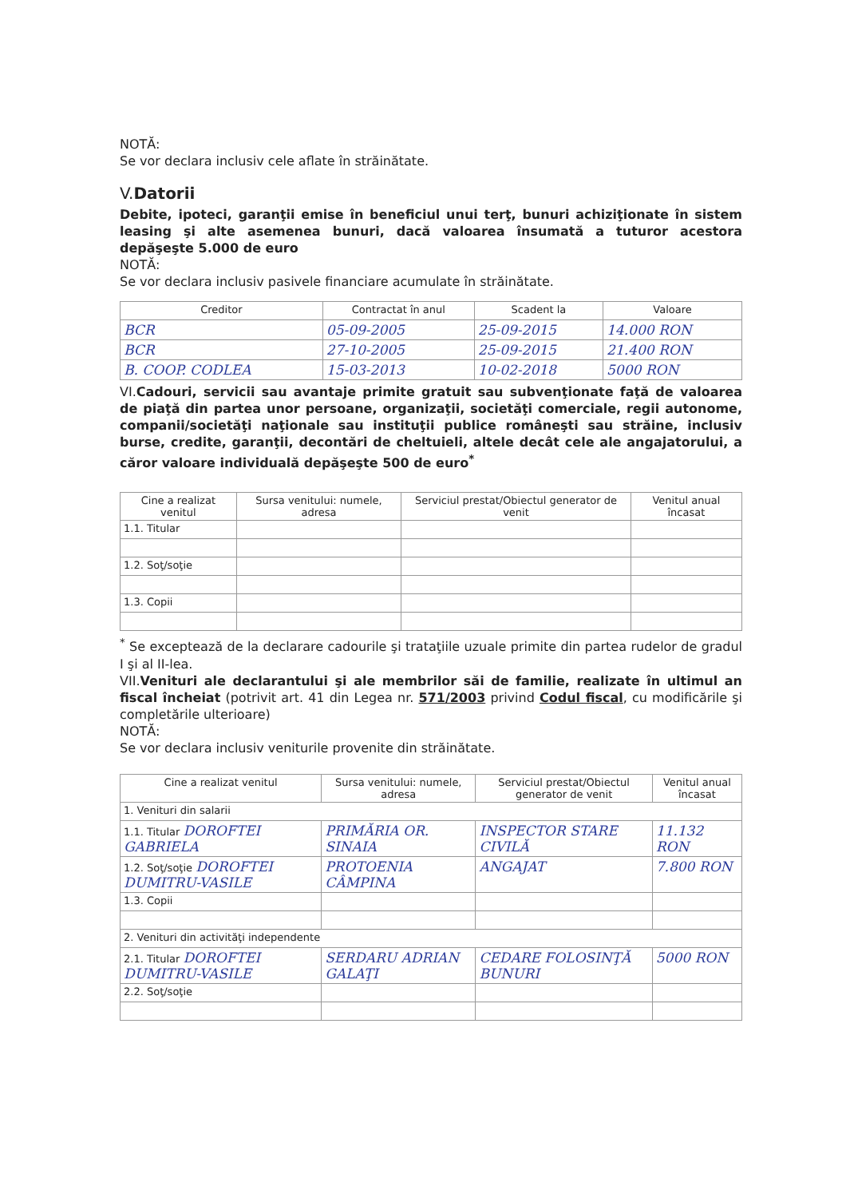NOTĂ:
Se vor declara inclusiv cele aflate în străinătate.
V.Datorii
Debite, ipoteci, garanţii emise în beneficiul unui terţ, bunuri achiziţionate în sistem leasing şi alte asemenea bunuri, dacă valoarea însumată a tuturor acestora depăşeşte 5.000 de euro
NOTĂ:
Se vor declara inclusiv pasivele financiare acumulate în străinătate.
| Creditor | Contractat în anul | Scadent la | Valoare |
| --- | --- | --- | --- |
| BCR | 05-09-2005 | 25-09-2015 | 14.000 RON |
| BCR | 27-10-2005 | 25-09-2015 | 21.400 RON |
| B. COOP. CODLEA | 15-03-2013 | 10-02-2018 | 5000 RON |
VI.Cadouri, servicii sau avantaje primite gratuit sau subvenţionate faţă de valoarea de piaţă din partea unor persoane, organizaţii, societăţi comerciale, regii autonome, companii/societăţi naţionale sau instituţii publice româneşti sau străine, inclusiv burse, credite, garanţii, decontări de cheltuieli, altele decât cele ale angajatorului, a căror valoare individuală depăşeşte 500 de euro<sup>*</sup>
| Cine a realizat venitul | Sursa venitului: numele, adresa | Serviciul prestat/Obiectul generator de venit | Venitul anual încasat |
| --- | --- | --- | --- |
| 1.1. Titular | | | |
| 1.2. Soţ/soţie | | | |
| 1.3. Copii | | | |
<sup>*</sup> Se exceptează de la declarare cadourile şi trataţiile uzuale primite din partea rudelor de gradul I şi al II-lea.
VII.Venituri ale declarantului şi ale membrilor săi de familie, realizate în ultimul an fiscal încheiat (potrivit art. 41 din Legea nr. 571/2003 privind Codul fiscal, cu modificările şi completările ulterioare)
NOTĂ:
Se vor declara inclusiv veniturile provenite din străinătate.
| Cine a realizat venitul | Sursa venitului: numele, adresa | Serviciul prestat/Obiectul generator de venit | Venitul anual încasat |
| --- | --- | --- | --- |
| 1. Venituri din salarii | | | |
| 1.1. Titular DOROFTEI GABRIELA | PRIMĂRIA OR. SINAIA | INSPECTOR STARE CIVILĂ | 11.132 RON |
| 1.2. Soţ/soţie DOROFTEI DUMITRU-VASILE | PROTOENIA CÂMPINA | ANGAJAT | 7.800 RON |
| 1.3. Copii | | | |
| 2. Venituri din activităţi independente | | | |
| 2.1. Titular DOROFTEI DUMITRU-VASILE | SERDARU ADRIAN GALAŢI | CEDARE FOLOSINŢĂ BUNURI | 5000 RON |
| 2.2. Soţ/soţie | | | |